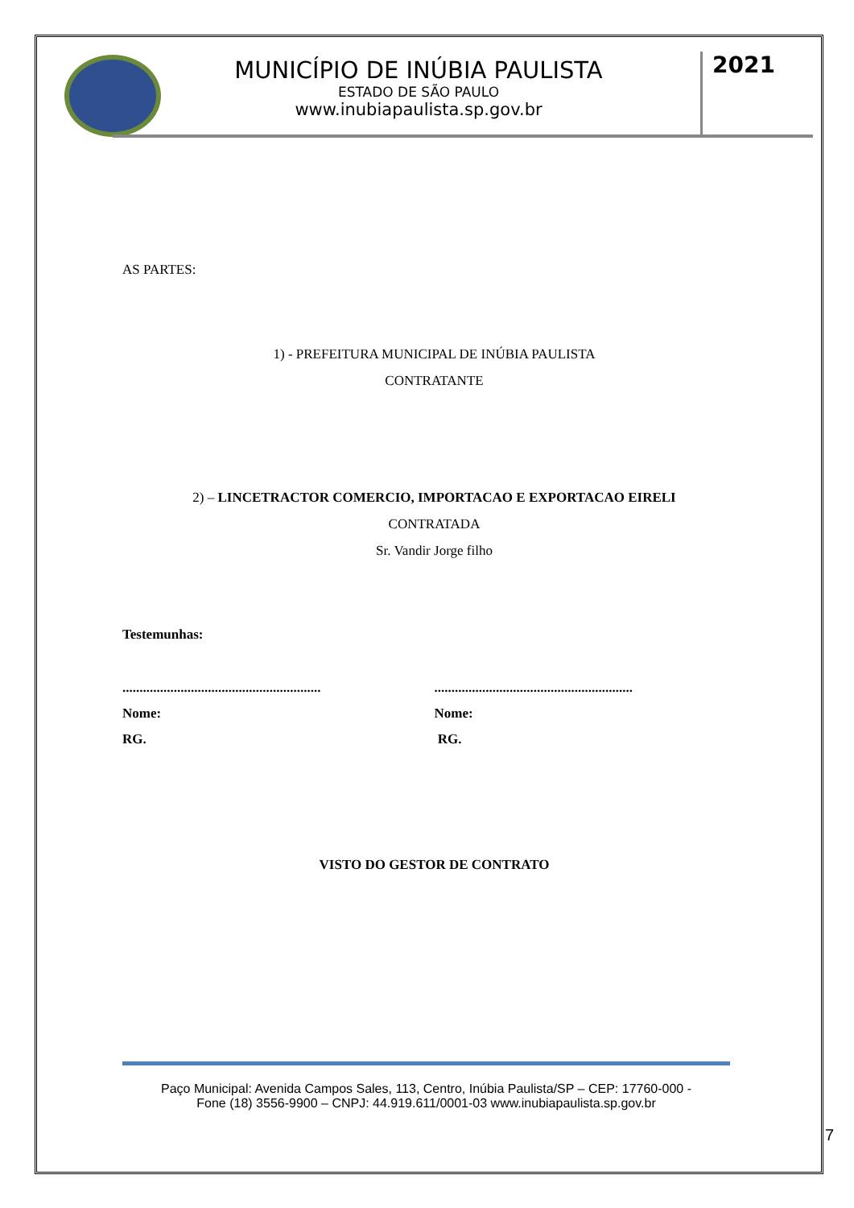MUNICÍPIO DE INÚBIA PAULISTA
ESTADO DE SÃO PAULO
www.inubiapaulista.sp.gov.br
2021
AS PARTES:
1) - PREFEITURA MUNICIPAL DE INÚBIA PAULISTA
CONTRATANTE
2) – LINCETRACTOR COMERCIO, IMPORTACAO E EXPORTACAO EIRELI
CONTRATADA
Sr. Vandir Jorge filho
Testemunhas:
..........................................................
Nome:
RG.
..........................................................
Nome:
RG.
VISTO DO GESTOR DE CONTRATO
Paço Municipal: Avenida Campos Sales, 113, Centro, Inúbia Paulista/SP – CEP: 17760-000 -
Fone (18) 3556-9900 – CNPJ: 44.919.611/0001-03 www.inubiapaulista.sp.gov.br
7